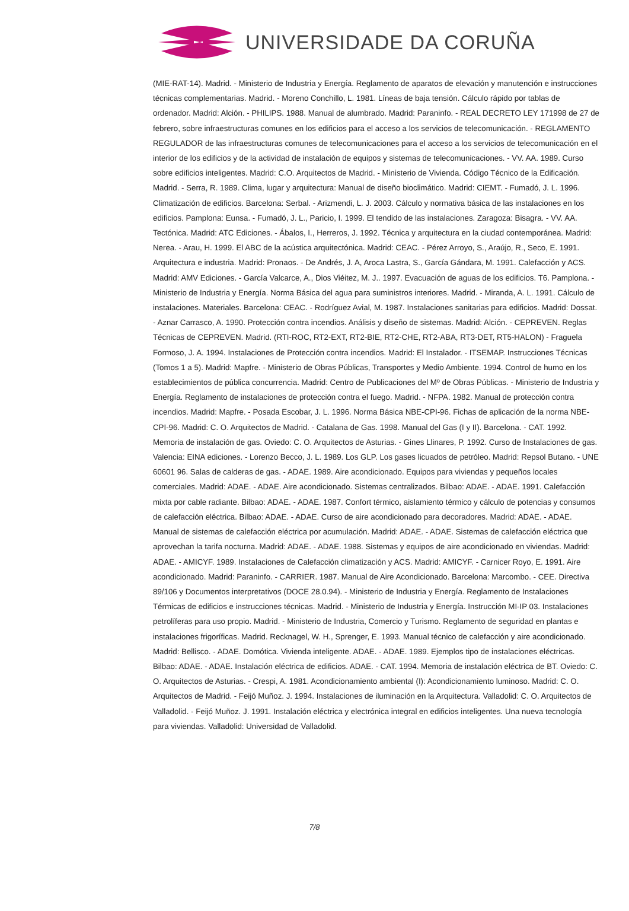UNIVERSIDADE DA CORUÑA
(MIE-RAT-14). Madrid. - Ministerio de Industria y Energía. Reglamento de aparatos de elevación y manutención e instrucciones técnicas complementarias. Madrid. - Moreno Conchillo, L. 1981. Líneas de baja tensión. Cálculo rápido por tablas de ordenador. Madrid: Alción. - PHILIPS. 1988. Manual de alumbrado. Madrid: Paraninfo. - REAL DECRETO LEY 171998 de 27 de febrero, sobre infraestructuras comunes en los edificios para el acceso a los servicios de telecomunicación. - REGLAMENTO REGULADOR de las infraestructuras comunes de telecomunicaciones para el acceso a los servicios de telecomunicación en el interior de los edificios y de la actividad de instalación de equipos y sistemas de telecomunicaciones. - VV. AA. 1989. Curso sobre edificios inteligentes. Madrid: C.O. Arquitectos de Madrid. - Ministerio de Vivienda. Código Técnico de la Edificación. Madrid. - Serra, R. 1989. Clima, lugar y arquitectura: Manual de diseño bioclimático. Madrid: CIEMT. - Fumadó, J. L. 1996. Climatización de edificios. Barcelona: Serbal. - Arizmendi, L. J. 2003. Cálculo y normativa básica de las instalaciones en los edificios. Pamplona: Eunsa. - Fumadó, J. L., Paricio, I. 1999. El tendido de las instalaciones. Zaragoza: Bisagra. - VV. AA. Tectónica. Madrid: ATC Ediciones. - Ábalos, I., Herreros, J. 1992. Técnica y arquitectura en la ciudad contemporánea. Madrid: Nerea. - Arau, H. 1999. El ABC de la acústica arquitectónica. Madrid: CEAC. - Pérez Arroyo, S., Araújo, R., Seco, E. 1991. Arquitectura e industria. Madrid: Pronaos. - De Andrés, J. A, Aroca Lastra, S., García Gándara, M. 1991. Calefacción y ACS. Madrid: AMV Ediciones. - García Valcarce, A., Dios Viéitez, M. J.. 1997. Evacuación de aguas de los edificios. T6. Pamplona. - Ministerio de Industria y Energía. Norma Básica del agua para suministros interiores. Madrid. - Miranda, A. L. 1991. Cálculo de instalaciones. Materiales. Barcelona: CEAC. - Rodríguez Avial, M. 1987. Instalaciones sanitarias para edificios. Madrid: Dossat. - Aznar Carrasco, A. 1990. Protección contra incendios. Análisis y diseño de sistemas. Madrid: Alción. - CEPREVEN. Reglas Técnicas de CEPREVEN. Madrid. (RTI-ROC, RT2-EXT, RT2-BIE, RT2-CHE, RT2-ABA, RT3-DET, RT5-HALON) - Fraguela Formoso, J. A. 1994. Instalaciones de Protección contra incendios. Madrid: El Instalador. - ITSEMAP. Instrucciones Técnicas (Tomos 1 a 5). Madrid: Mapfre. - Ministerio de Obras Públicas, Transportes y Medio Ambiente. 1994. Control de humo en los establecimientos de pública concurrencia. Madrid: Centro de Publicaciones del Mº de Obras Públicas. - Ministerio de Industria y Energía. Reglamento de instalaciones de protección contra el fuego. Madrid. - NFPA. 1982. Manual de protección contra incendios. Madrid: Mapfre. - Posada Escobar, J. L. 1996. Norma Básica NBE-CPI-96. Fichas de aplicación de la norma NBE-CPI-96. Madrid: C. O. Arquitectos de Madrid. - Catalana de Gas. 1998. Manual del Gas (I y II). Barcelona. - CAT. 1992. Memoria de instalación de gas. Oviedo: C. O. Arquitectos de Asturias. - Gines Llinares, P. 1992. Curso de Instalaciones de gas. Valencia: EINA ediciones. - Lorenzo Becco, J. L. 1989. Los GLP. Los gases licuados de petróleo. Madrid: Repsol Butano. - UNE 60601 96. Salas de calderas de gas. - ADAE. 1989. Aire acondicionado. Equipos para viviendas y pequeños locales comerciales. Madrid: ADAE. - ADAE. Aire acondicionado. Sistemas centralizados. Bilbao: ADAE. - ADAE. 1991. Calefacción mixta por cable radiante. Bilbao: ADAE. - ADAE. 1987. Confort térmico, aislamiento térmico y cálculo de potencias y consumos de calefacción eléctrica. Bilbao: ADAE. - ADAE. Curso de aire acondicionado para decoradores. Madrid: ADAE. - ADAE. Manual de sistemas de calefacción eléctrica por acumulación. Madrid: ADAE. - ADAE. Sistemas de calefacción eléctrica que aprovechan la tarifa nocturna. Madrid: ADAE. - ADAE. 1988. Sistemas y equipos de aire acondicionado en viviendas. Madrid: ADAE. - AMICYF. 1989. Instalaciones de Calefacción climatización y ACS. Madrid: AMICYF. - Carnicer Royo, E. 1991. Aire acondicionado. Madrid: Paraninfo. - CARRIER. 1987. Manual de Aire Acondicionado. Barcelona: Marcombo. - CEE. Directiva 89/106 y Documentos interpretativos (DOCE 28.0.94). - Ministerio de Industria y Energía. Reglamento de Instalaciones Térmicas de edificios e instrucciones técnicas. Madrid. - Ministerio de Industria y Energía. Instrucción MI-IP 03. Instalaciones petrolíferas para uso propio. Madrid. - Ministerio de Industria, Comercio y Turismo. Reglamento de seguridad en plantas e instalaciones frigoríficas. Madrid. Recknagel, W. H., Sprenger, E. 1993. Manual técnico de calefacción y aire acondicionado. Madrid: Bellisco. - ADAE. Domótica. Vivienda inteligente. ADAE. - ADAE. 1989. Ejemplos tipo de instalaciones eléctricas. Bilbao: ADAE. - ADAE. Instalación eléctrica de edificios. ADAE. - CAT. 1994. Memoria de instalación eléctrica de BT. Oviedo: C. O. Arquitectos de Asturias. - Crespi, A. 1981. Acondicionamiento ambiental (I): Acondicionamiento luminoso. Madrid: C. O. Arquitectos de Madrid. - Feijó Muñoz. J. 1994. Instalaciones de iluminación en la Arquitectura. Valladolid: C. O. Arquitectos de Valladolid. - Feijó Muñoz. J. 1991. Instalación eléctrica y electrónica integral en edificios inteligentes. Una nueva tecnología para viviendas. Valladolid: Universidad de Valladolid.
7/8